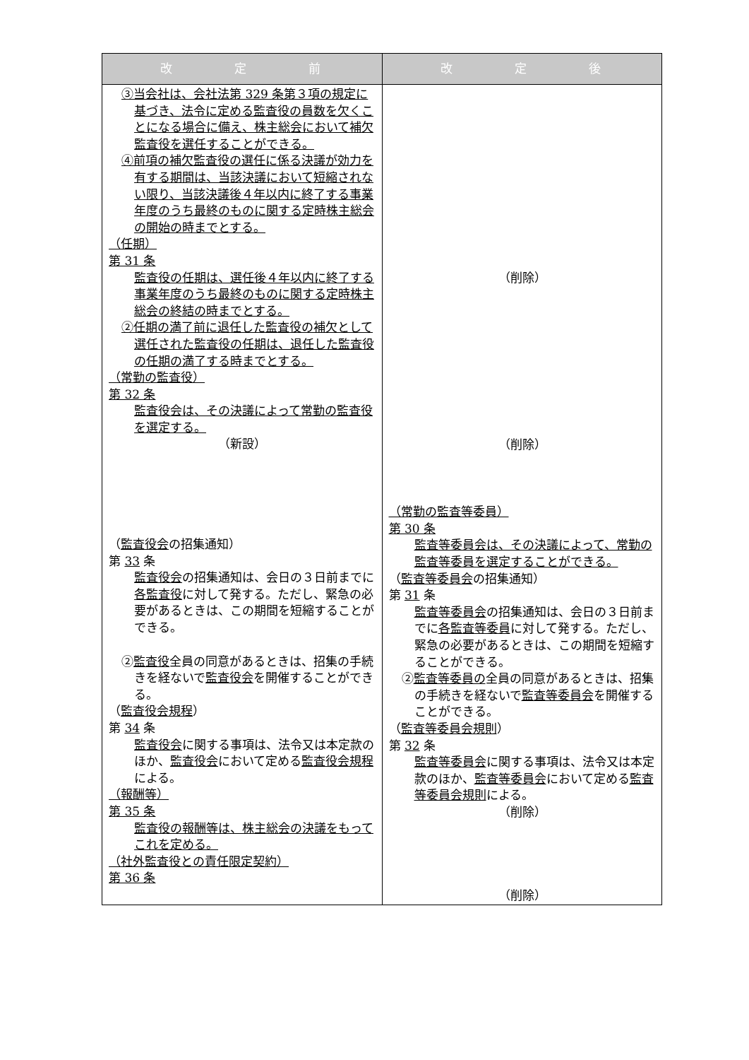| 改 定 前 | 改 定 後 |
| --- | --- |
| ③当会社は、会社法第 329 条第３項の規定に基づき、法令に定める監査役の員数を欠くことになる場合に備え、株主総会において補欠監査役を選任することができる。 ④前項の補欠監査役の選任に係る決議が効力を有する期間は、当該決議において短縮されない限り、当該決議後４年以内に終了する事業年度のうち最終のものに関する定時株主総会の開始の時までとする。 （任期） 第 31 条 監査役の任期は、選任後４年以内に終了する事業年度のうち最終のものに関する定時株主総会の終結の時までとする。 ②任期の満了前に退任した監査役の補欠として選任された監査役の任期は、退任した監査役の任期の満了する時までとする。 （常勤の監査役） 第 32 条 監査役会は、その決議によって常勤の監査役を選定する。 （新設） （ 監査役会 の招集通知） 第 33 条 監査役会 の招集通知は、会日の３日前までに 各監査役 に対して発する。ただし、緊急の必要があるときは、この期間を短縮することができる。 ② 監査役 全員の同意があるときは、招集の手続きを経ないで 監査役会 を開催することができる。 （ 監査役会規程 ） 第 34 条 監査役会 に関する事項は、法令又は本定款のほか、 監査役会 において定める 監査役会規程 による。 （報酬等） 第 35 条 監査役の報酬等は、株主総会の決議をもってこれを定める。 （社外監査役との責任限定契約） 第 36 条 | （削除） （削除） （常勤の監査等委員） 第 30 条 監査等委員会は、その決議によって、常勤の監査等委員を選定することができる。 （ 監査等委員会 の招集通知） 第 31 条 監査等委員会 の招集通知は、会日の３日前までに 各監査等委員 に対して発する。ただし、緊急の必要があるときは、この期間を短縮することができる。 ② 監査等委員の 全員の同意があるときは、招集の手続きを経ないで 監査等委員会 を開催することができる。 （ 監査等委員会規則 ） 第 32 条 監査等委員会 に関する事項は、法令又は本定款のほか、 監査等委員会 において定める 監査等委員会規則 による。 （削除） （削除） |